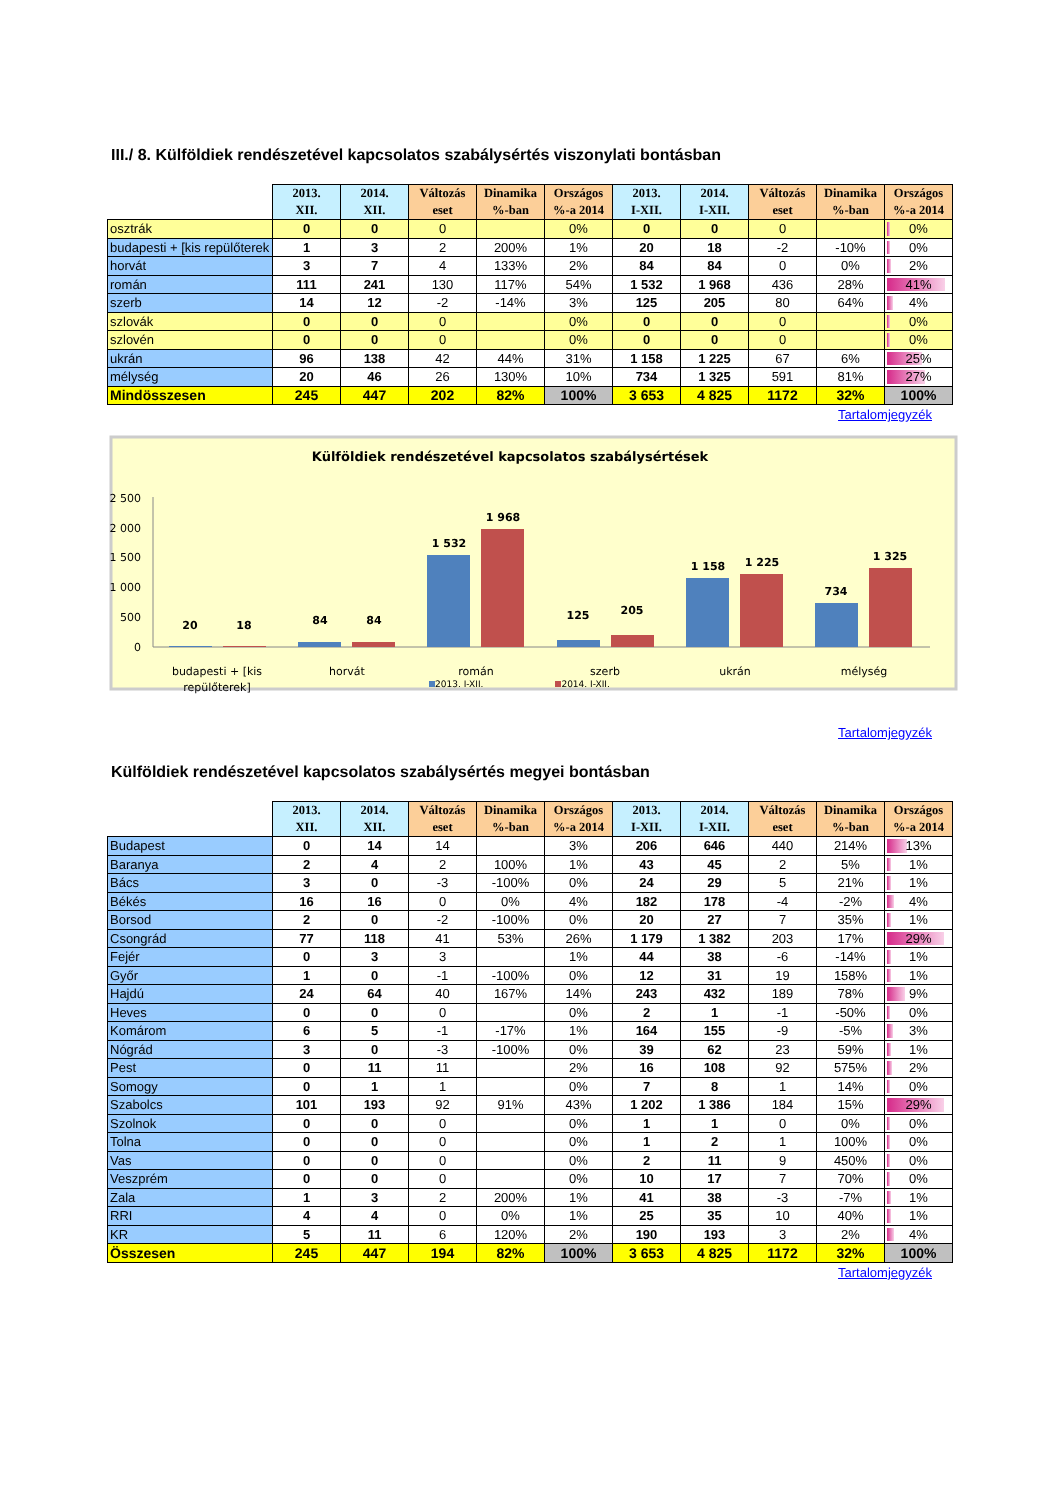III./ 8. Külföldiek rendészetével kapcsolatos szabálysértés viszonylati bontásban
| | 2013. XII. | 2014. XII. | Változás eset | Dinamika %-ban | Országos %-a 2014 | 2013. I-XII. | 2014. I-XII. | Változás eset | Dinamika %-ban | Országos %-a 2014 |
| --- | --- | --- | --- | --- | --- | --- | --- | --- | --- | --- |
| osztrák | 0 | 0 | 0 | | 0% | 0 | 0 | 0 | | 0% |
| budapesti + [kis repülőterek | 1 | 3 | 2 | 200% | 1% | 20 | 18 | -2 | -10% | 0% |
| horvát | 3 | 7 | 4 | 133% | 2% | 84 | 84 | 0 | 0% | 2% |
| román | 111 | 241 | 130 | 117% | 54% | 1 532 | 1 968 | 436 | 28% | 41% |
| szerb | 14 | 12 | -2 | -14% | 3% | 125 | 205 | 80 | 64% | 4% |
| szlovák | 0 | 0 | 0 | | 0% | 0 | 0 | 0 | | 0% |
| szlovén | 0 | 0 | 0 | | 0% | 0 | 0 | 0 | | 0% |
| ukrán | 96 | 138 | 42 | 44% | 31% | 1 158 | 1 225 | 67 | 6% | 25% |
| mélység | 20 | 46 | 26 | 130% | 10% | 734 | 1 325 | 591 | 81% | 27% |
| Mindösszesen | 245 | 447 | 202 | 82% | 100% | 3 653 | 4 825 | 1172 | 32% | 100% |
Tartalomjegyzék
Külföldiek rendészetével kapcsolatos szabálysértések
2 500
2 000
1 500
1 000
500
0
20
18
84
84
1 532
1 968
125
205
1 158
1 225
734
1 325
budapesti + [kis
repülőterek]
horvát
román
szerb
ukrán
mélység
2013. I-XII. 2014. I-XII.
Tartalomjegyzék
Külföldiek rendészetével kapcsolatos szabálysértés megyei bontásban
| | 2013. XII. | 2014. XII. | Változás eset | Dinamika %-ban | Országos %-a 2014 | 2013. I-XII. | 2014. I-XII. | Változás eset | Dinamika %-ban | Országos %-a 2014 |
| --- | --- | --- | --- | --- | --- | --- | --- | --- | --- | --- |
| Budapest | 0 | 14 | 14 | | 3% | 206 | 646 | 440 | 214% | 13% |
| Baranya | 2 | 4 | 2 | 100% | 1% | 43 | 45 | 2 | 5% | 1% |
| Bács | 3 | 0 | -3 | -100% | 0% | 24 | 29 | 5 | 21% | 1% |
| Békés | 16 | 16 | 0 | 0% | 4% | 182 | 178 | -4 | -2% | 4% |
| Borsod | 2 | 0 | -2 | -100% | 0% | 20 | 27 | 7 | 35% | 1% |
| Csongrád | 77 | 118 | 41 | 53% | 26% | 1 179 | 1 382 | 203 | 17% | 29% |
| Fejér | 0 | 3 | 3 | | 1% | 44 | 38 | -6 | -14% | 1% |
| Győr | 1 | 0 | -1 | -100% | 0% | 12 | 31 | 19 | 158% | 1% |
| Hajdú | 24 | 64 | 40 | 167% | 14% | 243 | 432 | 189 | 78% | 9% |
| Heves | 0 | 0 | 0 | | 0% | 2 | 1 | -1 | -50% | 0% |
| Komárom | 6 | 5 | -1 | -17% | 1% | 164 | 155 | -9 | -5% | 3% |
| Nógrád | 3 | 0 | -3 | -100% | 0% | 39 | 62 | 23 | 59% | 1% |
| Pest | 0 | 11 | 11 | | 2% | 16 | 108 | 92 | 575% | 2% |
| Somogy | 0 | 1 | 1 | | 0% | 7 | 8 | 1 | 14% | 0% |
| Szabolcs | 101 | 193 | 92 | 91% | 43% | 1 202 | 1 386 | 184 | 15% | 29% |
| Szolnok | 0 | 0 | 0 | | 0% | 1 | 1 | 0 | 0% | 0% |
| Tolna | 0 | 0 | 0 | | 0% | 1 | 2 | 1 | 100% | 0% |
| Vas | 0 | 0 | 0 | | 0% | 2 | 11 | 9 | 450% | 0% |
| Veszprém | 0 | 0 | 0 | | 0% | 10 | 17 | 7 | 70% | 0% |
| Zala | 1 | 3 | 2 | 200% | 1% | 41 | 38 | -3 | -7% | 1% |
| RRI | 4 | 4 | 0 | 0% | 1% | 25 | 35 | 10 | 40% | 1% |
| KR | 5 | 11 | 6 | 120% | 2% | 190 | 193 | 3 | 2% | 4% |
| Összesen | 245 | 447 | 194 | 82% | 100% | 3 653 | 4 825 | 1172 | 32% | 100% |
Tartalomjegyzék